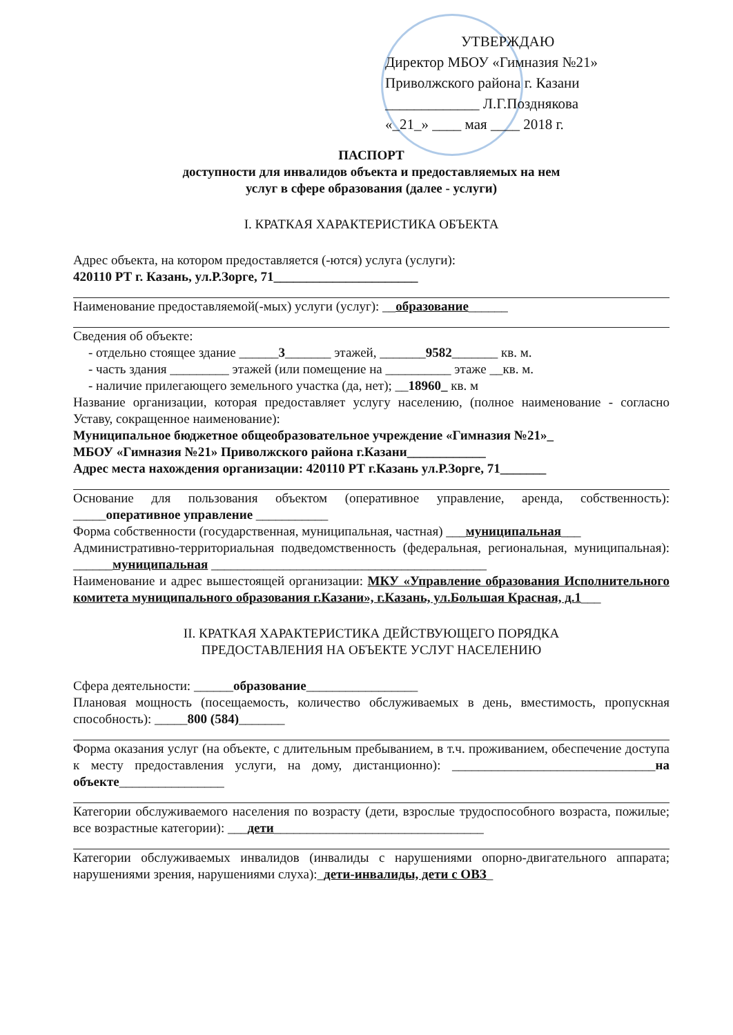УТВЕРЖДАЮ
Директор МБОУ «Гимназия №21»
Приволжского района г. Казани
_____________ Л.Г.Позднякова
«_21_» ____ мая ____ 2018 г.
ПАСПОРТ
доступности для инвалидов объекта и предоставляемых на нем
услуг в сфере образования (далее - услуги)
I. КРАТКАЯ ХАРАКТЕРИСТИКА ОБЪЕКТА
Адрес объекта, на котором предоставляется (-ются) услуга (услуги):
420110 РТ г. Казань, ул.Р.Зорге, 71______________________
Наименование предоставляемой(-мых) услуги (услуг): __образование______
Сведения об объекте:
- отдельно стоящее здание ______3_______ этажей, _______9582_______ кв. м.
- часть здания _________ этажей (или помещение на __________ этаже __кв. м.
- наличие прилегающего земельного участка (да, нет); __18960_ кв. м
Название организации, которая предоставляет услугу населению, (полное наименование - согласно Уставу, сокращенное наименование):
Муниципальное бюджетное общеобразовательное учреждение «Гимназия №21»_
МБОУ «Гимназия №21» Приволжского района г.Казани____________
Адрес места нахождения организации: 420110 РТ г.Казань ул.Р.Зорге, 71_______
Основание для пользования объектом (оперативное управление, аренда, собственность): _____оперативное управление ___________
Форма собственности (государственная, муниципальная, частная) ___муниципальная___
Административно-территориальная подведомственность (федеральная, региональная, муниципальная): ______муниципальная __________________________________________
Наименование и адрес вышестоящей организации: МКУ «Управление образования Исполнительного комитета муниципального образования г.Казани», г.Казань, ул.Большая Красная, д.1___
II. КРАТКАЯ ХАРАКТЕРИСТИКА ДЕЙСТВУЮЩЕГО ПОРЯДКА
ПРЕДОСТАВЛЕНИЯ НА ОБЪЕКТЕ УСЛУГ НАСЕЛЕНИЮ
Сфера деятельности: ______образование_________________
Плановая мощность (посещаемость, количество обслуживаемых в день, вместимость, пропускная способность): _____800 (584)_______
Форма оказания услуг (на объекте, с длительным пребыванием, в т.ч. проживанием, обеспечение доступа к месту предоставления услуги, на дому, дистанционно): _______________________________на объекте________________
Категории обслуживаемого населения по возрасту (дети, взрослые трудоспособного возраста, пожилые; все возрастные категории): ___дети________________________________
Категории обслуживаемых инвалидов (инвалиды с нарушениями опорно-двигательного аппарата; нарушениями зрения, нарушениями слуха):_дети-инвалиды, дети с ОВЗ_